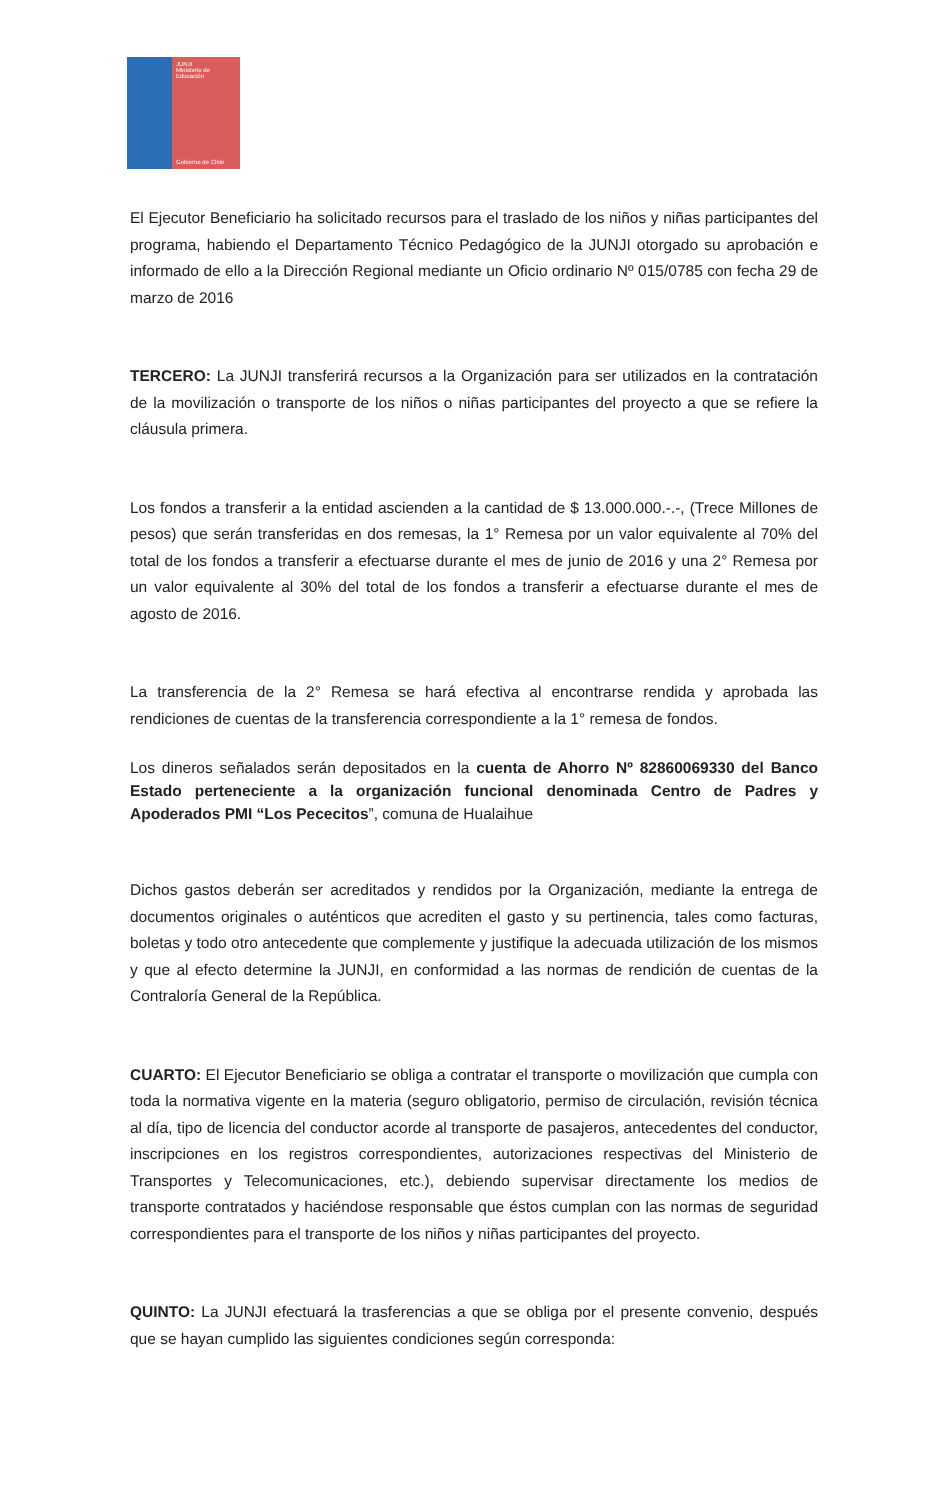JUNJI
Ministerio de
Educación
Gobierno de Chile
El Ejecutor Beneficiario ha solicitado recursos para el traslado de los niños y niñas participantes del programa, habiendo el Departamento Técnico Pedagógico de la JUNJI otorgado su aprobación e informado de ello a la Dirección Regional mediante un Oficio ordinario Nº 015/0785 con fecha 29 de marzo de 2016
TERCERO: La JUNJI transferirá recursos a la Organización para ser utilizados en la contratación de la movilización o transporte de los niños o niñas participantes del proyecto a que se refiere la cláusula primera.
Los fondos a transferir a la entidad ascienden a la cantidad de $ 13.000.000.-.-, (Trece Millones de pesos) que serán transferidas en dos remesas, la 1° Remesa por un valor equivalente al 70% del total de los fondos a transferir a efectuarse durante el mes de junio de 2016 y una 2° Remesa por un valor equivalente al 30% del total de los fondos a transferir a efectuarse durante el mes de agosto de 2016.
La transferencia de la 2° Remesa se hará efectiva al encontrarse rendida y aprobada las rendiciones de cuentas de la transferencia correspondiente a la 1° remesa de fondos.
Los dineros señalados serán depositados en la cuenta de Ahorro Nº 82860069330 del Banco Estado perteneciente a la organización funcional denominada Centro de Padres y Apoderados PMI “Los Pececitos”, comuna de Hualaihue
Dichos gastos deberán ser acreditados y rendidos por la Organización, mediante la entrega de documentos originales o auténticos que acrediten el gasto y su pertinencia, tales como facturas, boletas y todo otro antecedente que complemente y justifique la adecuada utilización de los mismos y que al efecto determine la JUNJI, en conformidad a las normas de rendición de cuentas de la Contraloría General de la República.
CUARTO: El Ejecutor Beneficiario se obliga a contratar el transporte o movilización que cumpla con toda la normativa vigente en la materia (seguro obligatorio, permiso de circulación, revisión técnica al día, tipo de licencia del conductor acorde al transporte de pasajeros, antecedentes del conductor, inscripciones en los registros correspondientes, autorizaciones respectivas del Ministerio de Transportes y Telecomunicaciones, etc.), debiendo supervisar directamente los medios de transporte contratados y haciéndose responsable que éstos cumplan con las normas de seguridad correspondientes para el transporte de los niños y niñas participantes del proyecto.
QUINTO: La JUNJI efectuará la trasferencias a que se obliga por el presente convenio, después que se hayan cumplido las siguientes condiciones según corresponda: